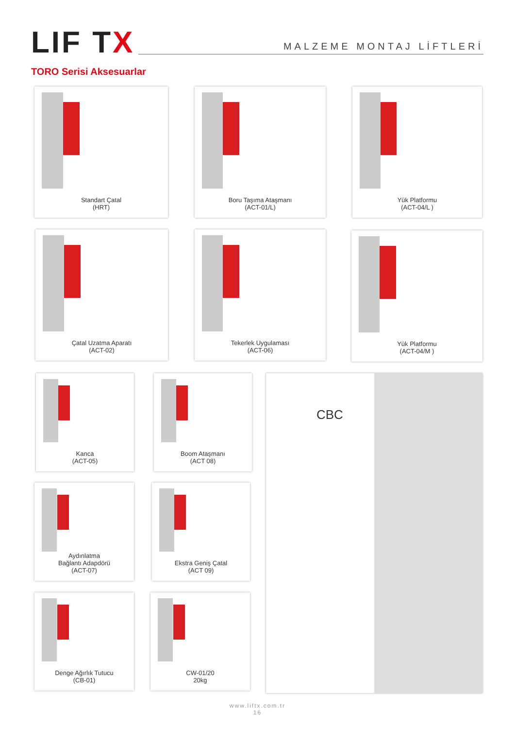LIF TX
MALZEME MONTAJ LİFTLERİ
TORO Serisi Aksesuarlar
Standart Çatal
(HRT)
Boru Taşıma Ataşmanı
(ACT-01/L)
Yük Platformu
(ACT-04/L )
Çatal Uzatma Aparatı
(ACT-02)
Tekerlek Uygulaması
(ACT-06)
Yük Platformu
(ACT-04/M )
Kanca
(ACT-05)
Boom Ataşmanı
(ACT 08)
CBC
Aydınlatma
Bağlantı Adapdörü
(ACT-07)
Ekstra Geniş Çatal
(ACT 09)
Denge Ağırlık Tutucu
(CB-01)
CW-01/20
20kg
www.liftx.com.tr
16